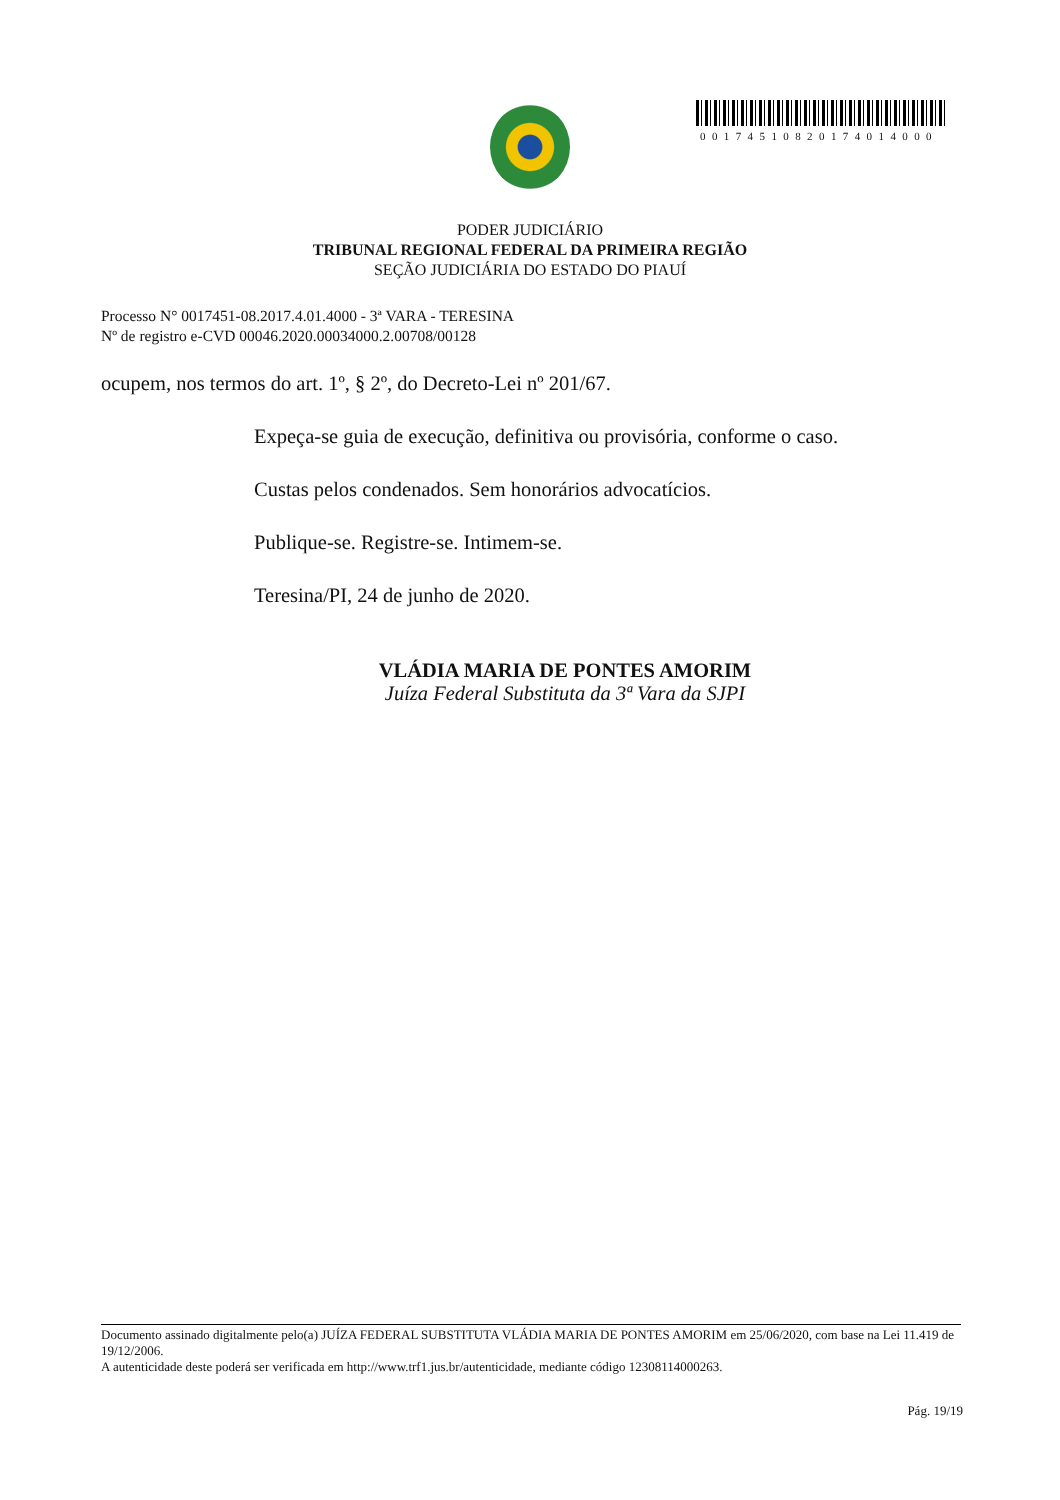00174510820174014000
PODER JUDICIÁRIO
TRIBUNAL REGIONAL FEDERAL DA PRIMEIRA REGIÃO
SEÇÃO JUDICIÁRIA DO ESTADO DO PIAUÍ
Processo N° 0017451-08.2017.4.01.4000 - 3ª VARA - TERESINA
Nº de registro e-CVD 00046.2020.00034000.2.00708/00128
ocupem, nos termos do art. 1º, § 2º, do Decreto-Lei nº 201/67.
Expeça-se guia de execução, definitiva ou provisória, conforme o caso.
Custas pelos condenados. Sem honorários advocatícios.
Publique-se. Registre-se. Intimem-se.
Teresina/PI, 24 de junho de 2020.
VLÁDIA MARIA DE PONTES AMORIM
Juíza Federal Substituta da 3ª Vara da SJPI
Documento assinado digitalmente pelo(a) JUÍZA FEDERAL SUBSTITUTA VLÁDIA MARIA DE PONTES AMORIM em 25/06/2020, com base na Lei 11.419 de 19/12/2006.
A autenticidade deste poderá ser verificada em http://www.trf1.jus.br/autenticidade, mediante código 12308114000263.
Pág. 19/19